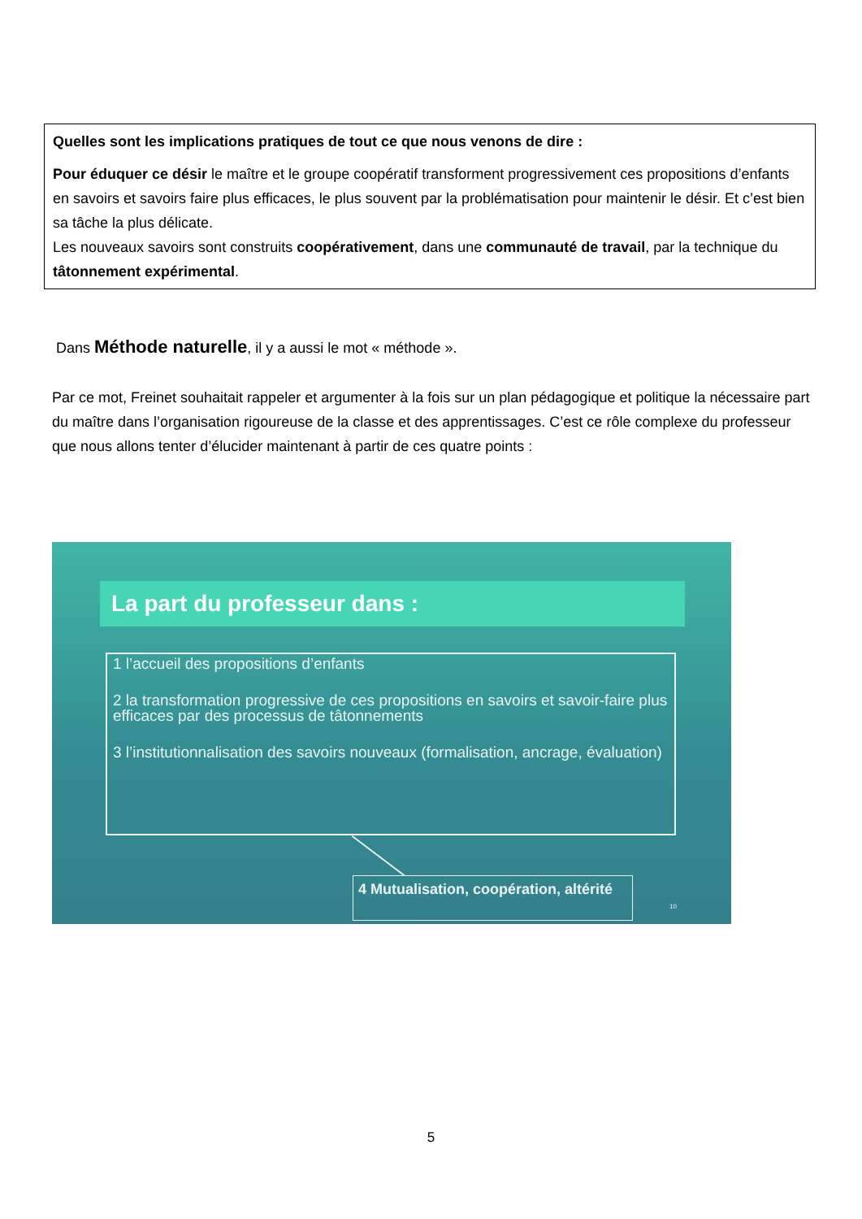Quelles sont les implications pratiques de tout ce que nous venons de dire :
Pour éduquer ce désir le maître et le groupe coopératif transforment progressivement ces propositions d’enfants en savoirs et savoirs faire plus efficaces, le plus souvent par la problématisation pour maintenir le désir. Et c’est bien sa tâche la plus délicate.
Les nouveaux savoirs sont construits coopérativement, dans une communauté de travail, par la technique du tâtonnement expérimental.
Dans Méthode naturelle, il y a aussi le mot « méthode ».
Par ce mot, Freinet souhaitait rappeler et argumenter à la fois sur un plan pédagogique et politique la nécessaire part du maître dans l’organisation rigoureuse de la classe et des apprentissages. C’est ce rôle complexe du professeur que nous allons tenter d’élucider maintenant à partir de ces quatre points :
La part du professeur dans :
1 l’accueil des propositions d’enfants
2 la transformation progressive de ces propositions en savoirs et savoir-faire plus efficaces par des processus de tâtonnements
3 l’institutionnalisation des savoirs nouveaux (formalisation, ancrage, évaluation)
4 Mutualisation, coopération, altérité
10
5